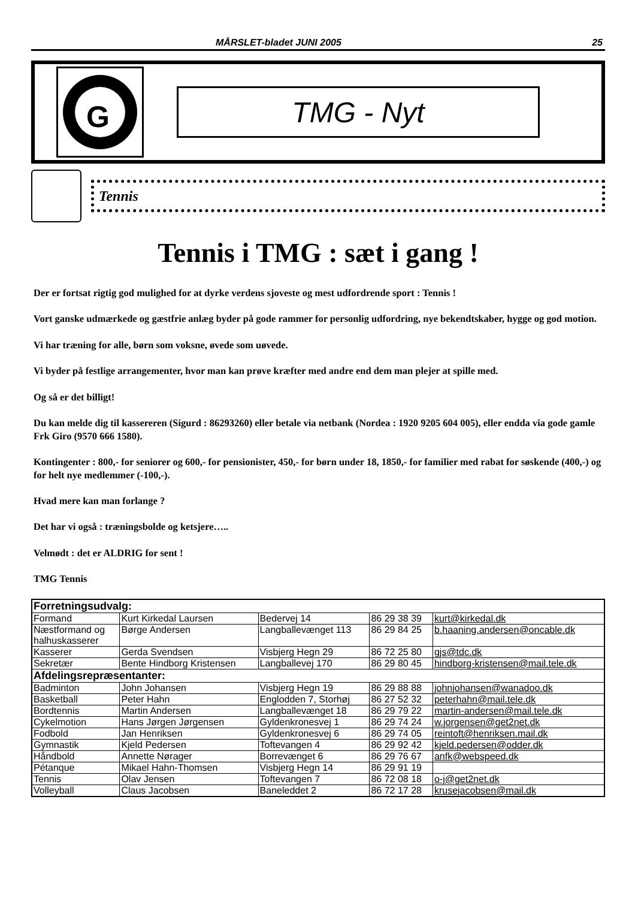MÅRSLET-bladet JUNI 2005 25
G
TMG - Nyt
Tennis
Tennis i TMG : sæt i gang !
Der er fortsat rigtig god mulighed for at dyrke verdens sjoveste og mest udfordrende sport : Tennis !
Vort ganske udmærkede og gæstfrie anlæg byder på gode rammer for personlig udfordring, nye bekendtskaber, hygge og god motion.
Vi har træning for alle, børn som voksne, øvede som uøvede.
Vi byder på festlige arrangementer, hvor man kan prøve kræfter med andre end dem man plejer at spille med.
Og så er det billigt!
Du kan melde dig til kassereren (Sigurd : 86293260) eller betale via netbank (Nordea : 1920 9205 604 005), eller endda via gode gamle Frk Giro (9570 666 1580).
Kontingenter : 800,- for seniorer og 600,- for pensionister, 450,- for børn under 18, 1850,- for familier med rabat for søskende (400,-) og for helt nye medlemmer (-100,-).
Hvad mere kan man forlange ?
Det har vi også : træningsbolde og ketsjere…..
Velmødt : det er ALDRIG for sent !
TMG Tennis
| Forretningsudvalg: | | | | |
| --- | --- | --- | --- | --- |
| Formand | Kurt Kirkedal Laursen | Bedervej 14 | 86 29 38 39 | kurt@kirkedal.dk |
| Næstformand og halhuskasserer | Børge Andersen | Langballevænget 113 | 86 29 84 25 | b.haaning.andersen@oncable.dk |
| Kasserer | Gerda Svendsen | Visbjerg Hegn 29 | 86 72 25 80 | gjs@tdc.dk |
| Sekretær | Bente Hindborg Kristensen | Langballevej 170 | 86 29 80 45 | hindborg-kristensen@mail.tele.dk |
| Afdelingsrepræsentanter: | | | | |
| Badminton | John Johansen | Visbjerg Hegn 19 | 86 29 88 88 | johnjohansen@wanadoo.dk |
| Basketball | Peter Hahn | Englodden 7, Storhøj | 86 27 52 32 | peterhahn@mail.tele.dk |
| Bordtennis | Martin Andersen | Langballevænget 18 | 86 29 79 22 | martin-andersen@mail.tele.dk |
| Cykelmotion | Hans Jørgen Jørgensen | Gyldenkronesvej 1 | 86 29 74 24 | w.jorgensen@get2net.dk |
| Fodbold | Jan Henriksen | Gyldenkronesvej 6 | 86 29 74 05 | reintoft@henriksen.mail.dk |
| Gymnastik | Kjeld Pedersen | Toftevangen 4 | 86 29 92 42 | kjeld.pedersen@odder.dk |
| Håndbold | Annette Nørager | Borrevænget 6 | 86 29 76 67 | anfk@webspeed.dk |
| Pétanque | Mikael Hahn-Thomsen | Visbjerg Hegn 14 | 86 29 91 19 | |
| Tennis | Olav Jensen | Toftevangen 7 | 86 72 08 18 | o-j@get2net.dk |
| Volleyball | Claus Jacobsen | Baneleddet 2 | 86 72 17 28 | krusejacobsen@mail.dk |